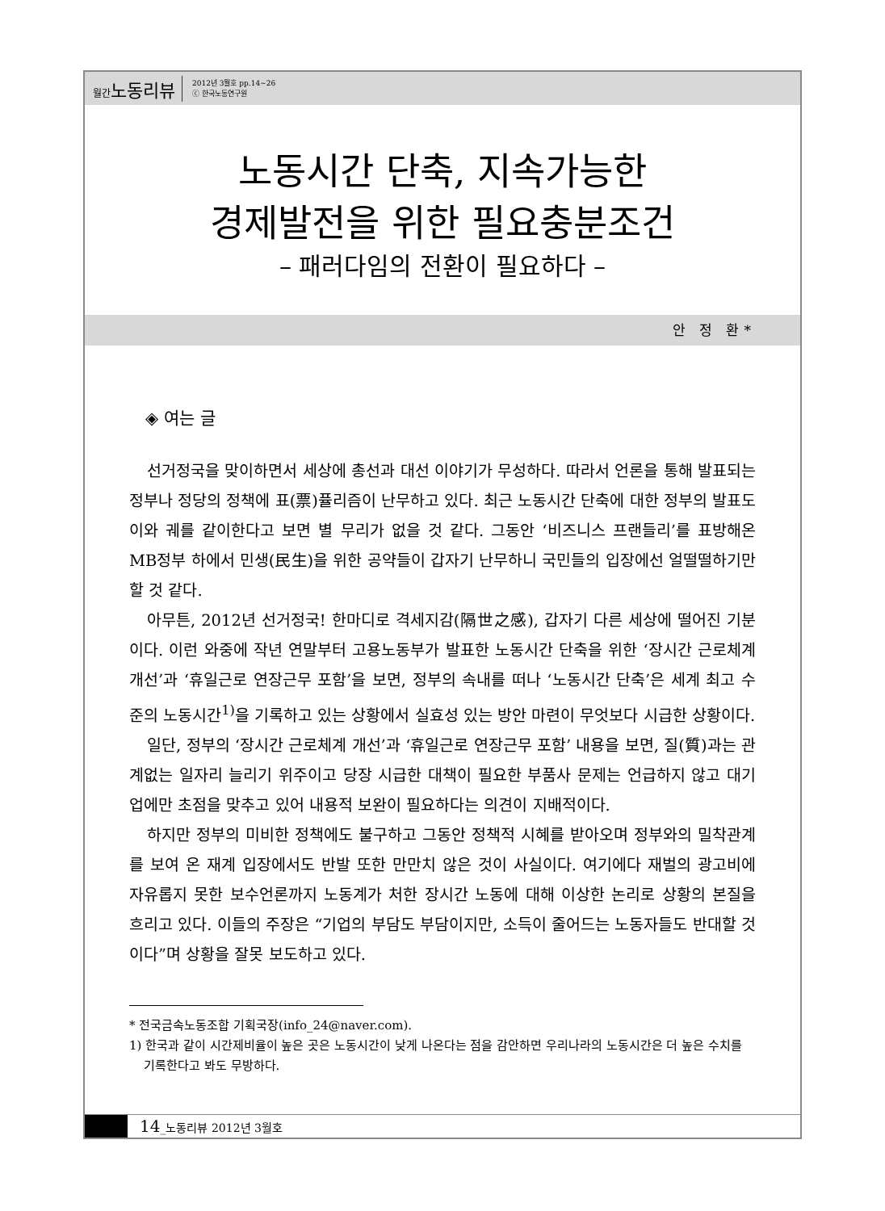월간노동리뷰 2012년 3월호 pp.14~26
ⓒ 한국노동연구원
노동시간 단축, 지속가능한
경제발전을 위한 필요충분조건
– 패러다임의 전환이 필요하다 –
안 정 환*
◈ 여는 글
선거정국을 맞이하면서 세상에 총선과 대선 이야기가 무성하다. 따라서 언론을 통해 발표되는 정부나 정당의 정책에 표(票)퓰리즘이 난무하고 있다. 최근 노동시간 단축에 대한 정부의 발표도 이와 궤를 같이한다고 보면 별 무리가 없을 것 같다. 그동안 ‘비즈니스 프랜들리’를 표방해온 MB정부 하에서 민생(民生)을 위한 공약들이 갑자기 난무하니 국민들의 입장에선 얼떨떨하기만 할 것 같다.
아무튼, 2012년 선거정국! 한마디로 격세지감(隔世之感), 갑자기 다른 세상에 떨어진 기분이다. 이런 와중에 작년 연말부터 고용노동부가 발표한 노동시간 단축을 위한 ‘장시간 근로체계 개선’과 ‘휴일근로 연장근무 포함’을 보면, 정부의 속내를 떠나 ‘노동시간 단축’은 세계 최고 수준의 노동시간<sup>1)</sup>을 기록하고 있는 상황에서 실효성 있는 방안 마련이 무엇보다 시급한 상황이다.
일단, 정부의 ‘장시간 근로체계 개선’과 ‘휴일근로 연장근무 포함’ 내용을 보면, 질(質)과는 관계없는 일자리 늘리기 위주이고 당장 시급한 대책이 필요한 부품사 문제는 언급하지 않고 대기업에만 초점을 맞추고 있어 내용적 보완이 필요하다는 의견이 지배적이다.
하지만 정부의 미비한 정책에도 불구하고 그동안 정책적 시혜를 받아오며 정부와의 밀착관계를 보여 온 재계 입장에서도 반발 또한 만만치 않은 것이 사실이다. 여기에다 재벌의 광고비에 자유롭지 못한 보수언론까지 노동계가 처한 장시간 노동에 대해 이상한 논리로 상황의 본질을 흐리고 있다. 이들의 주장은 “기업의 부담도 부담이지만, 소득이 줄어드는 노동자들도 반대할 것이다”며 상황을 잘못 보도하고 있다.
* 전국금속노동조합 기획국장(info_24@naver.com).
1) 한국과 같이 시간제비율이 높은 곳은 노동시간이 낮게 나온다는 점을 감안하면 우리나라의 노동시간은 더 높은 수치를 기록한다고 봐도 무방하다.
14_노동리뷰 2012년 3월호